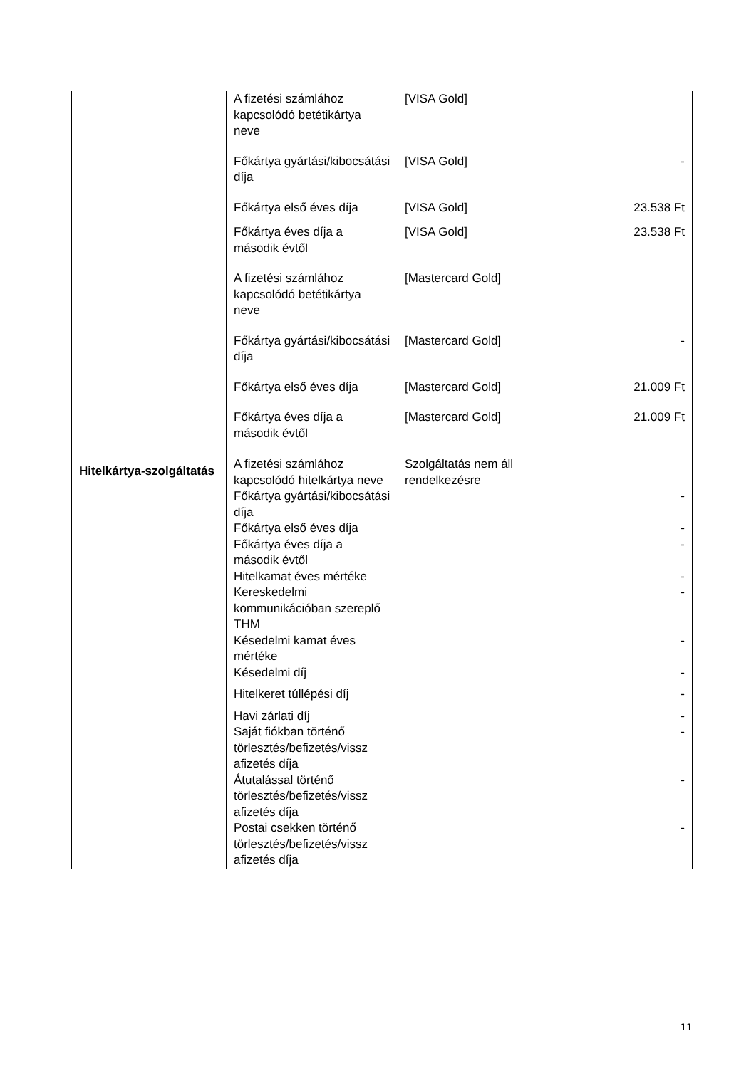| | A fizetési számlához kapcsolódó betétikártya neve | [VISA Gold] | |
| | Főkártya gyártási/kibocsátási díja | [VISA Gold] | - |
| | Főkártya első éves díja | [VISA Gold] | 23.538 Ft |
| | Főkártya éves díja a második évtől | [VISA Gold] | 23.538 Ft |
| | A fizetési számlához kapcsolódó betétikártya neve | [Mastercard Gold] | |
| | Főkártya gyártási/kibocsátási díja | [Mastercard Gold] | - |
| | Főkártya első éves díja | [Mastercard Gold] | 21.009 Ft |
| | Főkártya éves díja a második évtől | [Mastercard Gold] | 21.009 Ft |
| Hitelkártya-szolgáltatás | A fizetési számlához kapcsolódó hitelkártya neve | Szolgáltatás nem áll rendelkezésre | |
| | Főkártya gyártási/kibocsátási díja | | - |
| | Főkártya első éves díja | | - |
| | Főkártya éves díja a második évtől | | - |
| | Hitelkamat éves mértéke | | - |
| | Kereskedelmi kommunikációban szereplő THM | | - |
| | Késedelmi kamat éves mértéke | | - |
| | Késedelmi díj | | - |
| | Hitelkeret túllépési díj | | - |
| | Havi zárlati díj | | - |
| | Saját fiókban történő törlesztés/befizetés/vissz afizetés díja | | - |
| | Átutalással történő törlesztés/befizetés/vissz afizetés díja | | - |
| | Postai csekken történő törlesztés/befizetés/vissz afizetés díja | | - |
11